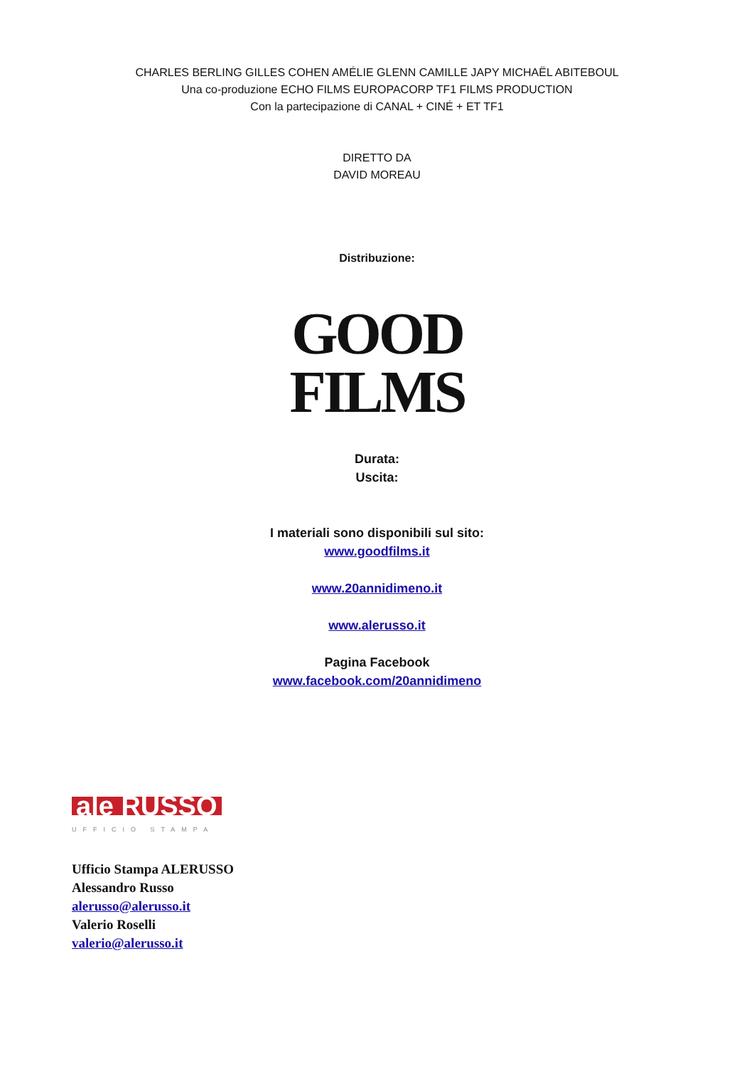CHARLES BERLING GILLES COHEN AMÉLIE GLENN CAMILLE JAPY MICHAËL ABITEBOUL
Una co-produzione ECHO FILMS EUROPACORP TF1 FILMS PRODUCTION
Con la partecipazione di CANAL + CINÉ + ET TF1
DIRETTO DA
DAVID MOREAU
Distribuzione:
GOOD
FILMS
Durata:
Uscita:
I materiali sono disponibili sul sito:
www.goodfilms.it
www.20annidimeno.it
www.alerusso.it
Pagina Facebook
www.facebook.com/20annidimeno
ale RUSSO
UFFICIO STAMPA
Ufficio Stampa ALERUSSO
Alessandro Russo
alerusso@alerusso.it
Valerio Roselli
valerio@alerusso.it